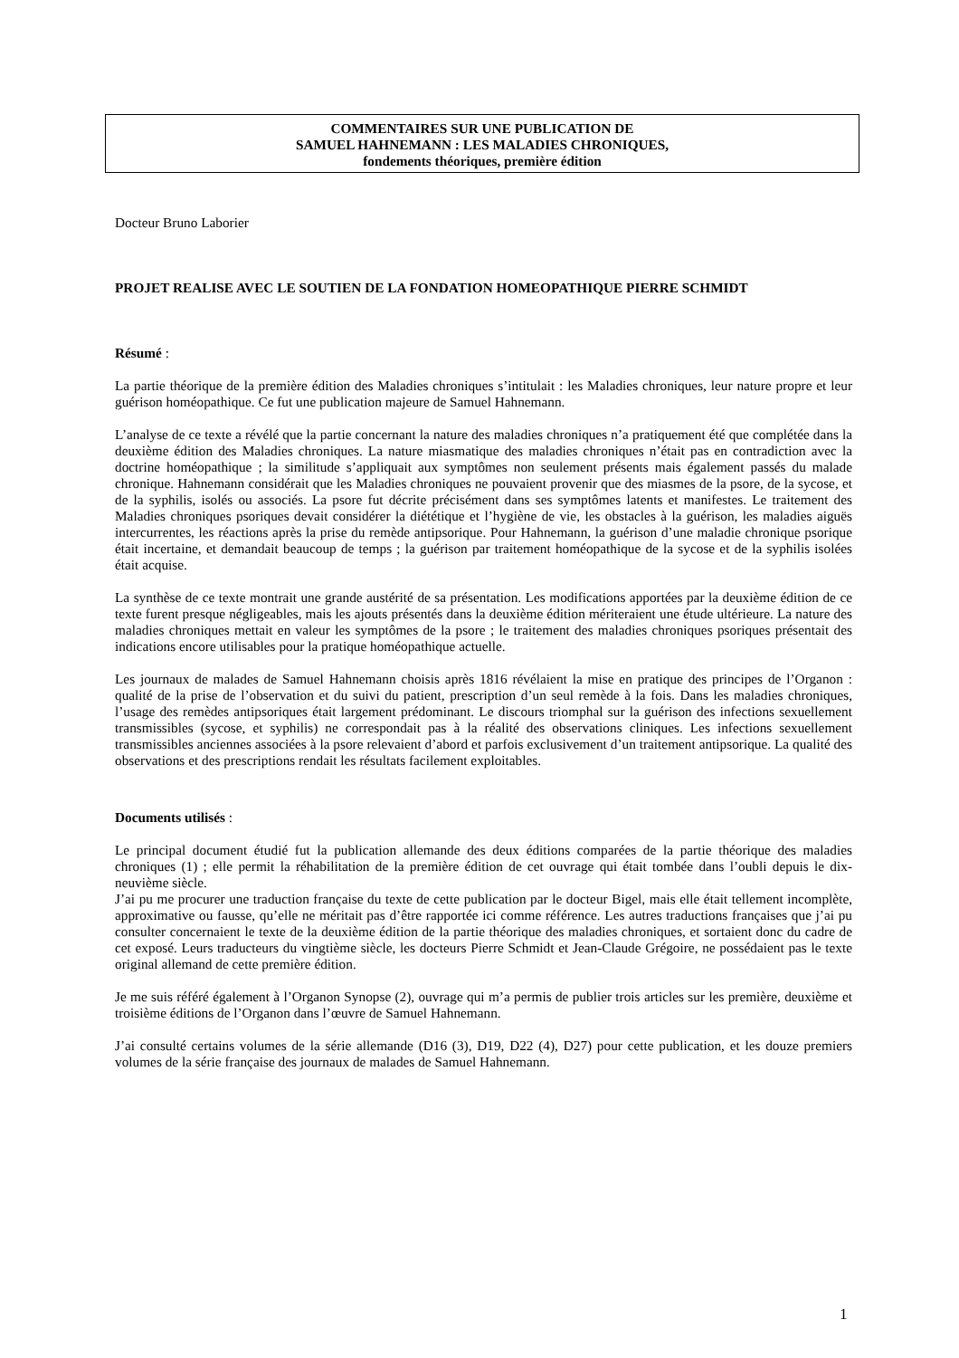COMMENTAIRES SUR UNE PUBLICATION DE
SAMUEL HAHNEMANN : LES MALADIES CHRONIQUES,
fondements théoriques, première édition
Docteur Bruno Laborier
PROJET REALISE AVEC LE SOUTIEN DE LA FONDATION HOMEOPATHIQUE PIERRE SCHMIDT
Résumé :
La partie théorique de la première édition des Maladies chroniques s’intitulait : les Maladies chroniques, leur nature propre et leur guérison homéopathique. Ce fut une publication majeure de Samuel Hahnemann.
L’analyse de ce texte a révélé que la partie concernant la nature des maladies chroniques n’a pratiquement été que complétée dans la deuxième édition des Maladies chroniques. La nature miasmatique des maladies chroniques n’était pas en contradiction avec la doctrine homéopathique ; la similitude s’appliquait aux symptômes non seulement présents mais également passés du malade chronique. Hahnemann considérait que les Maladies chroniques ne pouvaient provenir que des miasmes de la psore, de la sycose, et de la syphilis, isolés ou associés. La psore fut décrite précisément dans ses symptômes latents et manifestes. Le traitement des Maladies chroniques psoriques devait considérer la diététique et l’hygiène de vie, les obstacles à la guérison, les maladies aiguës intercurrentes, les réactions après la prise du remède antipsorique. Pour Hahnemann, la guérison d’une maladie chronique psorique était incertaine, et demandait beaucoup de temps ; la guérison par traitement homéopathique de la sycose et de la syphilis isolées était acquise.
La synthèse de ce texte montrait une grande austérité de sa présentation. Les modifications apportées par la deuxième édition de ce texte furent presque négligeables, mais les ajouts présentés dans la deuxième édition mériteraient une étude ultérieure. La nature des maladies chroniques mettait en valeur les symptômes de la psore ; le traitement des maladies chroniques psoriques présentait des indications encore utilisables pour la pratique homéopathique actuelle.
Les journaux de malades de Samuel Hahnemann choisis après 1816 révélaient la mise en pratique des principes de l’Organon : qualité de la prise de l’observation et du suivi du patient, prescription d’un seul remède à la fois. Dans les maladies chroniques, l’usage des remèdes antipsoriques était largement prédominant. Le discours triomphal sur la guérison des infections sexuellement transmissibles (sycose, et syphilis) ne correspondait pas à la réalité des observations cliniques. Les infections sexuellement transmissibles anciennes associées à la psore relevaient d’abord et parfois exclusivement d’un traitement antipsorique. La qualité des observations et des prescriptions rendait les résultats facilement exploitables.
Documents utilisés :
Le principal document étudié fut la publication allemande des deux éditions comparées de la partie théorique des maladies chroniques (1) ; elle permit la réhabilitation de la première édition de cet ouvrage qui était tombée dans l’oubli depuis le dix-neuvième siècle.
J’ai pu me procurer une traduction française du texte de cette publication par le docteur Bigel, mais elle était tellement incomplète, approximative ou fausse, qu’elle ne méritait pas d’être rapportée ici comme référence. Les autres traductions françaises que j’ai pu consulter concernaient le texte de la deuxième édition de la partie théorique des maladies chroniques, et sortaient donc du cadre de cet exposé. Leurs traducteurs du vingtième siècle, les docteurs Pierre Schmidt et Jean-Claude Grégoire, ne possédaient pas le texte original allemand de cette première édition.
Je me suis référé également à l’Organon Synopse (2), ouvrage qui m’a permis de publier trois articles sur les première, deuxième et troisième éditions de l’Organon dans l’œuvre de Samuel Hahnemann.
J’ai consulté certains volumes de la série allemande (D16 (3), D19, D22 (4), D27) pour cette publication, et les douze premiers volumes de la série française des journaux de malades de Samuel Hahnemann.
1